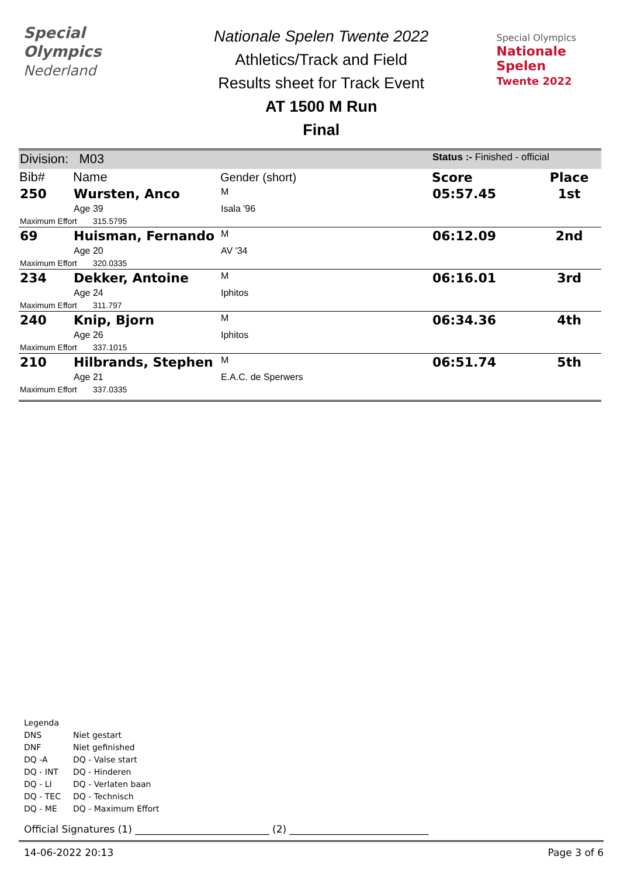Special
Olympics
Nederland
Nationale Spelen Twente 2022
Athletics/Track and Field
Results sheet for Track Event
AT 1500 M Run
Final
Special Olympics
Nationale Spelen
Twente 2022
| Division: M03 | | | Status :- Finished - official | |
| Bib# | Name | Gender (short) | Score | Place |
| 250 | Wursten, Anco | M | 05:57.45 | 1st |
| | Age 39 | Isala '96 | | |
| Maximum Effort 315.5795 | | | | |
| 69 | Huisman, Fernando | M | 06:12.09 | 2nd |
| | Age 20 | AV '34 | | |
| Maximum Effort 320.0335 | | | | |
| 234 | Dekker, Antoine | M | 06:16.01 | 3rd |
| | Age 24 | Iphitos | | |
| Maximum Effort 311.797 | | | | |
| 240 | Knip, Bjorn | M | 06:34.36 | 4th |
| | Age 26 | Iphitos | | |
| Maximum Effort 337.1015 | | | | |
| 210 | Hilbrands, Stephen | M | 06:51.74 | 5th |
| | Age 21 | E.A.C. de Sperwers | | |
| Maximum Effort 337.0335 | | | | |
Legenda
DNS Niet gestart
DNF Niet gefinished
DQ -A DQ - Valse start
DQ - INT DQ - Hinderen
DQ - LI DQ - Verlaten baan
DQ - TEC DQ - Technisch
DQ - ME DQ - Maximum Effort
Official Signatures (1) ___________________________ (2) ____________________________
14-06-2022 20:13 Page 3 of 6